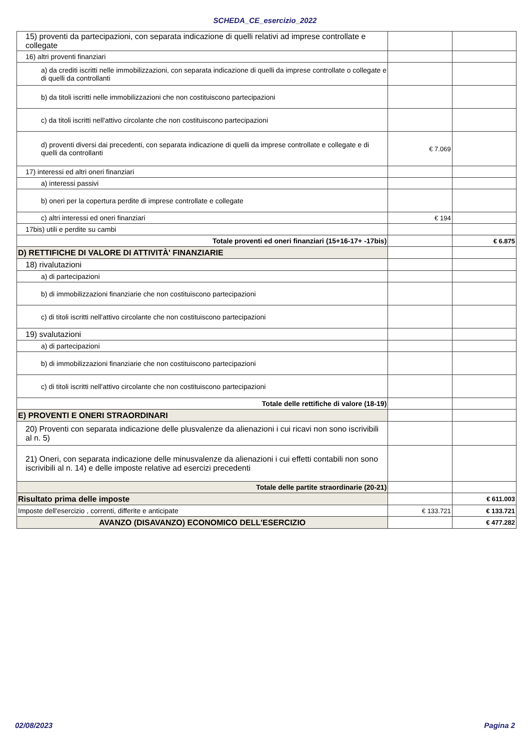SCHEDA_CE_esercizio_2022
| 15) proventi da partecipazioni, con separata indicazione di quelli relativi ad imprese controllate e collegate | | |
| 16) altri proventi finanziari | | |
| a) da crediti iscritti nelle immobilizzazioni, con separata indicazione di quelli da imprese controllate o collegate e di quelli da controllanti | | |
| b) da titoli iscritti nelle immobilizzazioni che non costituiscono partecipazioni | | |
| c) da titoli iscritti nell'attivo circolante che non costituiscono partecipazioni | | |
| d) proventi diversi dai precedenti, con separata indicazione di quelli da imprese controllate e collegate e di quelli da controllanti | € 7.069 | |
| 17) interessi ed altri oneri finanziari | | |
| a) interessi passivi | | |
| b) oneri per la copertura perdite di imprese controllate e collegate | | |
| c) altri interessi ed oneri finanziari | € 194 | |
| 17bis) utili e perdite su cambi | | |
| Totale proventi ed oneri finanziari (15+16-17+ -17bis) | | € 6.875 |
| D) RETTIFICHE DI VALORE DI ATTIVITÀ' FINANZIARIE | | |
| 18) rivalutazioni | | |
| a) di partecipazioni | | |
| b) di immobilizzazioni finanziarie che non costituiscono partecipazioni | | |
| c) di titoli iscritti nell'attivo circolante che non costituiscono partecipazioni | | |
| 19) svalutazioni | | |
| a) di partecipazioni | | |
| b) di immobilizzazioni finanziarie che non costituiscono partecipazioni | | |
| c) di titoli iscritti nell'attivo circolante che non costituiscono partecipazioni | | |
| Totale delle rettifiche di valore (18-19) | | |
| E) PROVENTI E ONERI STRAORDINARI | | |
| 20) Proventi con separata indicazione delle plusvalenze da alienazioni i cui ricavi non sono iscrivibili al n. 5) | | |
| 21) Oneri, con separata indicazione delle minusvalenze da alienazioni i cui effetti contabili non sono iscrivibili al n. 14) e delle imposte relative ad esercizi precedenti | | |
| Totale delle partite straordinarie (20-21) | | |
| Risultato prima delle imposte | | € 611.003 |
| Imposte dell'esercizio , correnti, differite e anticipate | € 133.721 | € 133.721 |
| AVANZO (DISAVANZO) ECONOMICO DELL'ESERCIZIO | | € 477.282 |
02/08/2023 Pagina 2